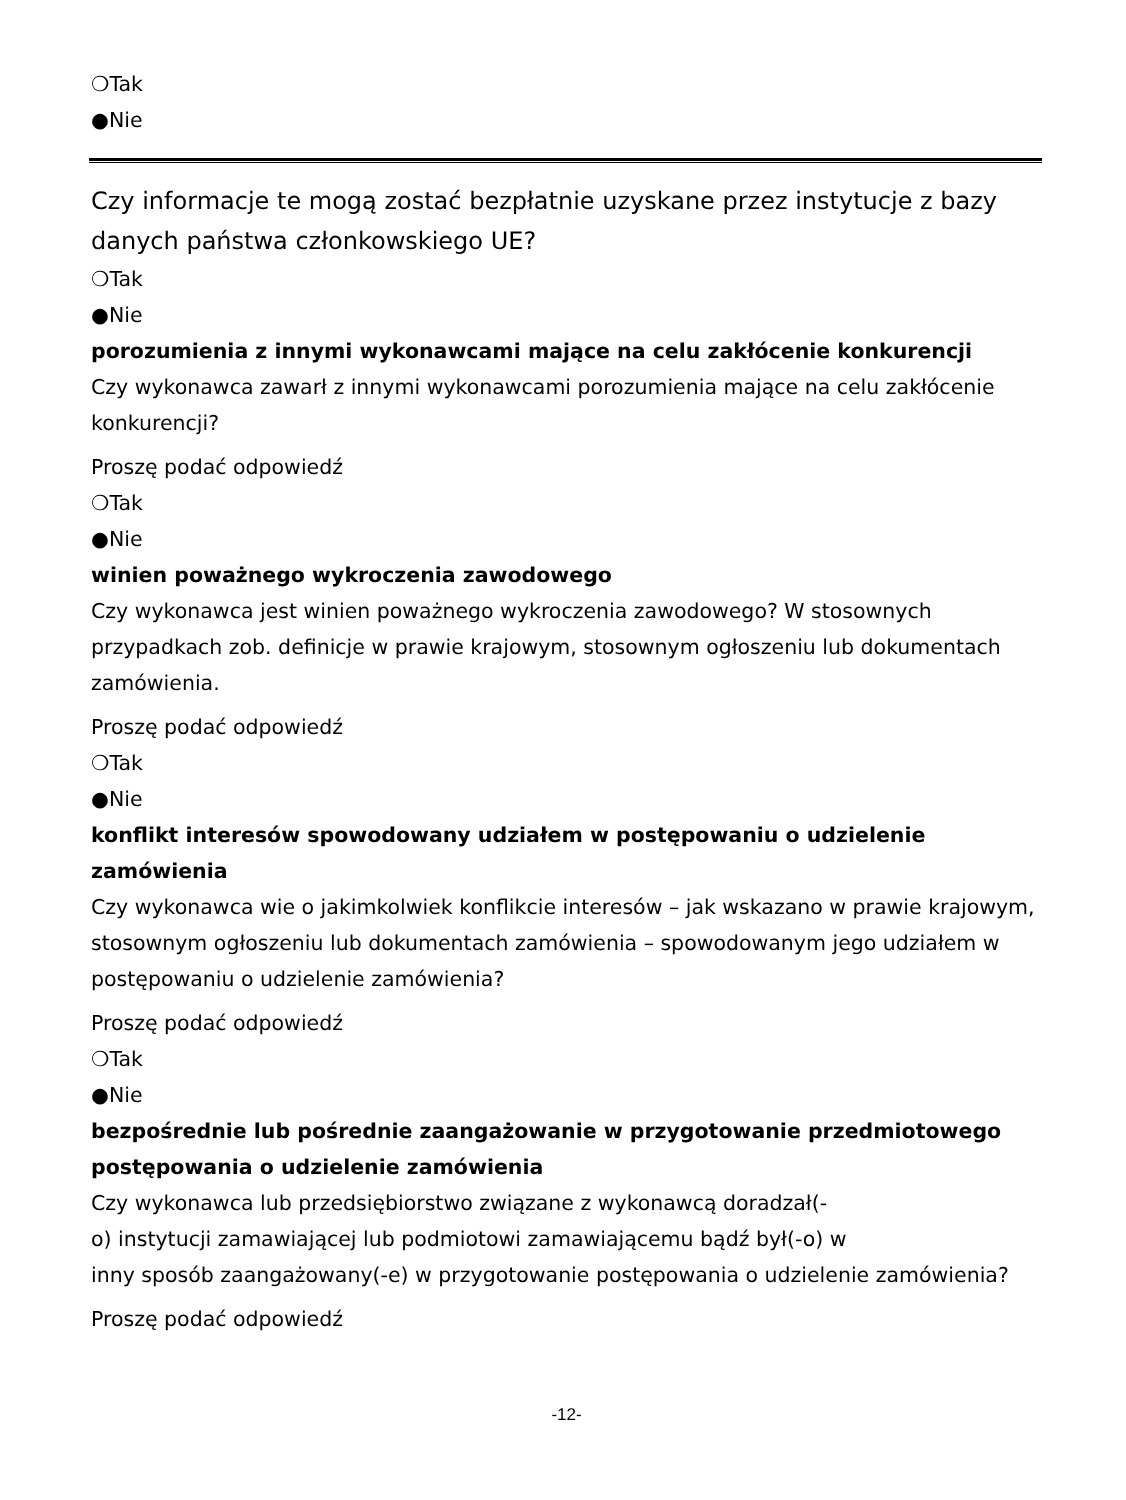❍Tak
●Nie
Czy informacje te mogą zostać bezpłatnie uzyskane przez instytucje z bazy danych państwa członkowskiego UE?
❍Tak
●Nie
porozumienia z innymi wykonawcami mające na celu zakłócenie konkurencji
Czy wykonawca zawarł z innymi wykonawcami porozumienia mające na celu zakłócenie konkurencji?
Proszę podać odpowiedź
❍Tak
●Nie
winien poważnego wykroczenia zawodowego
Czy wykonawca jest winien poważnego wykroczenia zawodowego? W stosownych przypadkach zob. definicje w prawie krajowym, stosownym ogłoszeniu lub dokumentach zamówienia.
Proszę podać odpowiedź
❍Tak
●Nie
konflikt interesów spowodowany udziałem w postępowaniu o udzielenie zamówienia
Czy wykonawca wie o jakimkolwiek konflikcie interesów – jak wskazano w prawie krajowym, stosownym ogłoszeniu lub dokumentach zamówienia – spowodowanym jego udziałem w postępowaniu o udzielenie zamówienia?
Proszę podać odpowiedź
❍Tak
●Nie
bezpośrednie lub pośrednie zaangażowanie w przygotowanie przedmiotowego postępowania o udzielenie zamówienia
Czy wykonawca lub przedsiębiorstwo związane z wykonawcą doradzał(-
o) instytucji zamawiającej lub podmiotowi zamawiającemu bądź był(-o) w
inny sposób zaangażowany(-e) w przygotowanie postępowania o udzielenie zamówienia?
Proszę podać odpowiedź
-12-